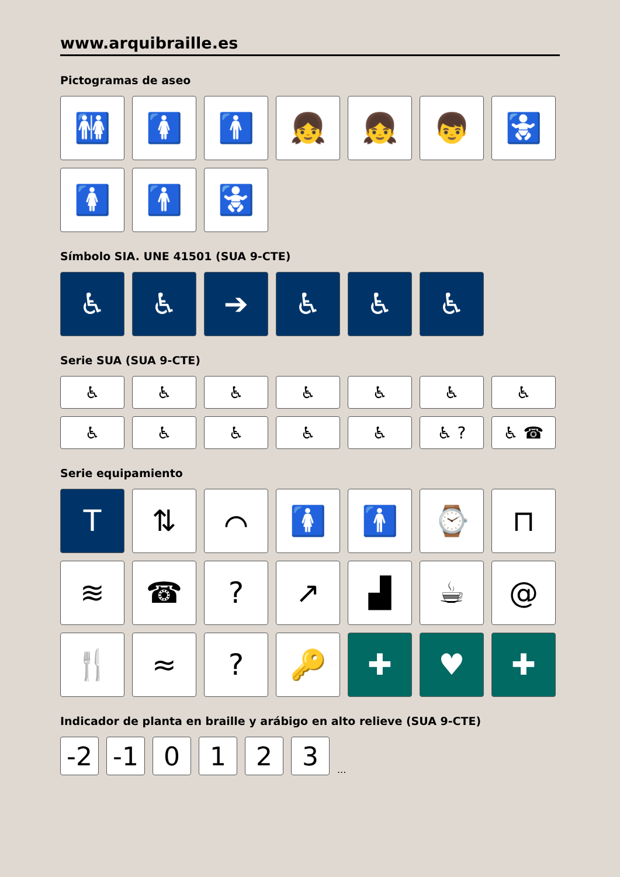www.arquibraille.es
Pictogramas de aseo
🚻 🚺 🚹 👧 👧 👦 🚼
🚺 🚹 🚼
Símbolo SIA. UNE 41501 (SUA 9-CTE)
♿ ♿ ➔ ♿ ♿ ♿
Serie SUA (SUA 9-CTE)
♿ ♿ ♿ ♿ ♿ ♿ ♿
♿ ♿ ♿ ♿ ♿ ♿ ? ♿ ☎
Serie equipamiento
T ⇅ ⌒ 🚺 🚹 ⌚ ⊓
≋ ☎ ? ↗ ▟ ☕ @
🍴 ≈ ? 🔑 ✚ ♥ ✚
Indicador de planta en braille y arábigo en alto relieve (SUA 9-CTE)
-2
-1
0
1
2
3
...